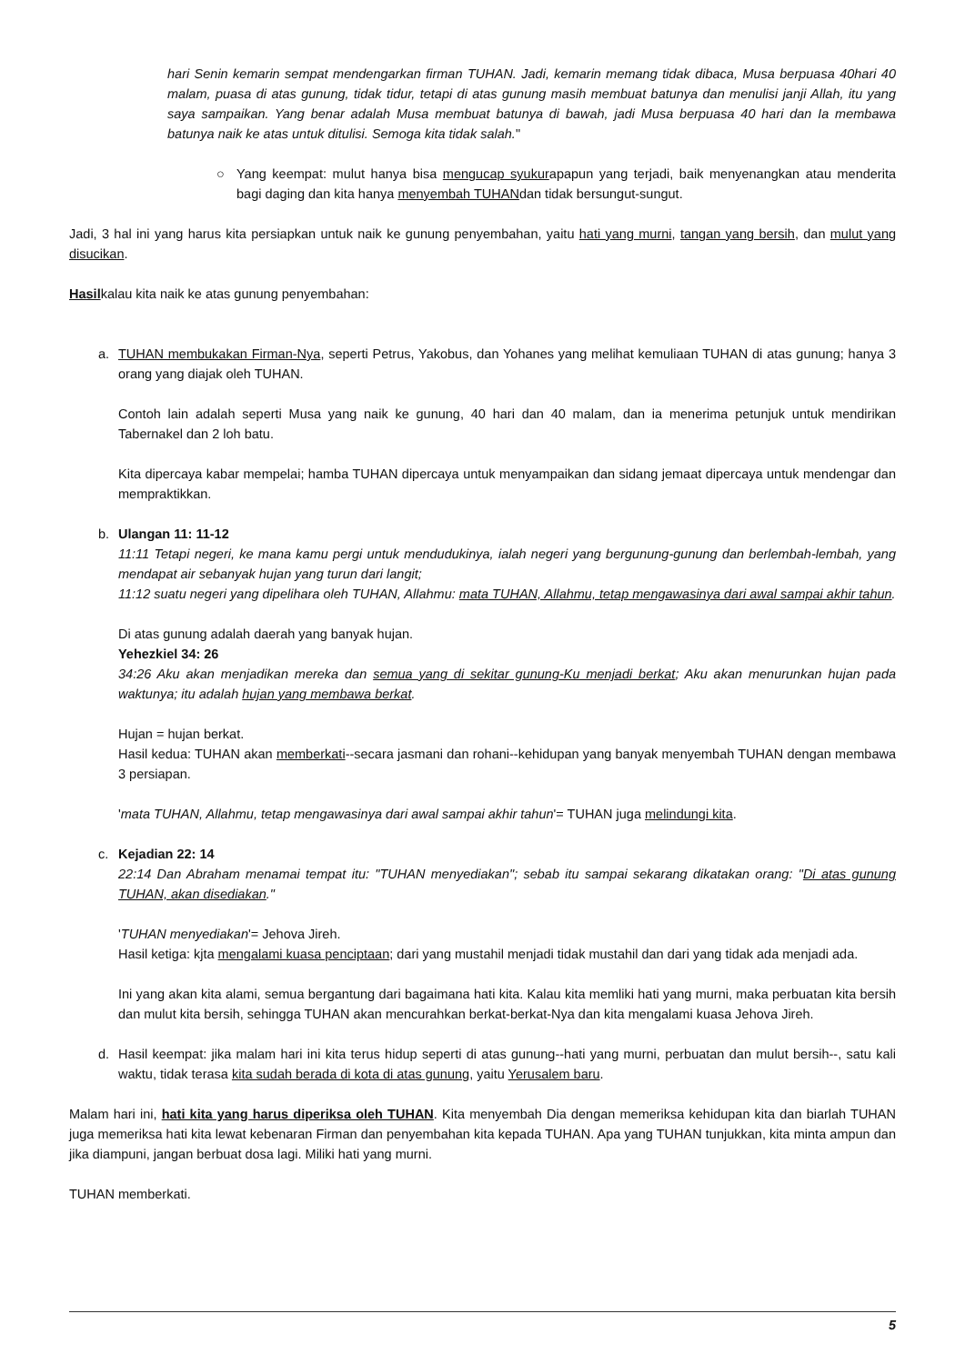hari Senin kemarin sempat mendengarkan firman TUHAN. Jadi, kemarin memang tidak dibaca, Musa berpuasa 40hari 40 malam, puasa di atas gunung, tidak tidur, tetapi di atas gunung masih membuat batunya dan menulisi janji Allah, itu yang saya sampaikan. Yang benar adalah Musa membuat batunya di bawah, jadi Musa berpuasa 40 hari dan Ia membawa batunya naik ke atas untuk ditulisi. Semoga kita tidak salah."
○ Yang keempat: mulut hanya bisa mengucap syukurapapun yang terjadi, baik menyenangkan atau menderita bagi daging dan kita hanya menyembah TUHANdan tidak bersungut-sungut.
Jadi, 3 hal ini yang harus kita persiapkan untuk naik ke gunung penyembahan, yaitu hati yang murni, tangan yang bersih, dan mulut yang disucikan.
Hasilkalau kita naik ke atas gunung penyembahan:
a. TUHAN membukakan Firman-Nya, seperti Petrus, Yakobus, dan Yohanes yang melihat kemuliaan TUHAN di atas gunung; hanya 3 orang yang diajak oleh TUHAN.
Contoh lain adalah seperti Musa yang naik ke gunung, 40 hari dan 40 malam, dan ia menerima petunjuk untuk mendirikan Tabernakel dan 2 loh batu.
Kita dipercaya kabar mempelai; hamba TUHAN dipercaya untuk menyampaikan dan sidang jemaat dipercaya untuk mendengar dan mempraktikkan.
b. Ulangan 11: 11-12
11:11 Tetapi negeri, ke mana kamu pergi untuk mendudukinya, ialah negeri yang bergunung-gunung dan berlembah-lembah, yang mendapat air sebanyak hujan yang turun dari langit;
11:12 suatu negeri yang dipelihara oleh TUHAN, Allahmu: mata TUHAN, Allahmu, tetap mengawasinya dari awal sampai akhir tahun.
Di atas gunung adalah daerah yang banyak hujan.
Yehezkiel 34: 26
34:26 Aku akan menjadikan mereka dan semua yang di sekitar gunung-Ku menjadi berkat; Aku akan menurunkan hujan pada waktunya; itu adalah hujan yang membawa berkat.
Hujan = hujan berkat.
Hasil kedua: TUHAN akan memberkati--secara jasmani dan rohani--kehidupan yang banyak menyembah TUHAN dengan membawa 3 persiapan.
'mata TUHAN, Allahmu, tetap mengawasinya dari awal sampai akhir tahun'= TUHAN juga melindungi kita.
c. Kejadian 22: 14
22:14 Dan Abraham menamai tempat itu: "TUHAN menyediakan"; sebab itu sampai sekarang dikatakan orang: "Di atas gunung TUHAN, akan disediakan."
'TUHAN menyediakan'= Jehova Jireh.
Hasil ketiga: kjta mengalami kuasa penciptaan; dari yang mustahil menjadi tidak mustahil dan dari yang tidak ada menjadi ada.
Ini yang akan kita alami, semua bergantung dari bagaimana hati kita. Kalau kita memliki hati yang murni, maka perbuatan kita bersih dan mulut kita bersih, sehingga TUHAN akan mencurahkan berkat-berkat-Nya dan kita mengalami kuasa Jehova Jireh.
d. Hasil keempat: jika malam hari ini kita terus hidup seperti di atas gunung--hati yang murni, perbuatan dan mulut bersih--, satu kali waktu, tidak terasa kita sudah berada di kota di atas gunung, yaitu Yerusalem baru.
Malam hari ini, hati kita yang harus diperiksa oleh TUHAN. Kita menyembah Dia dengan memeriksa kehidupan kita dan biarlah TUHAN juga memeriksa hati kita lewat kebenaran Firman dan penyembahan kita kepada TUHAN. Apa yang TUHAN tunjukkan, kita minta ampun dan jika diampuni, jangan berbuat dosa lagi. Miliki hati yang murni.
TUHAN memberkati.
5